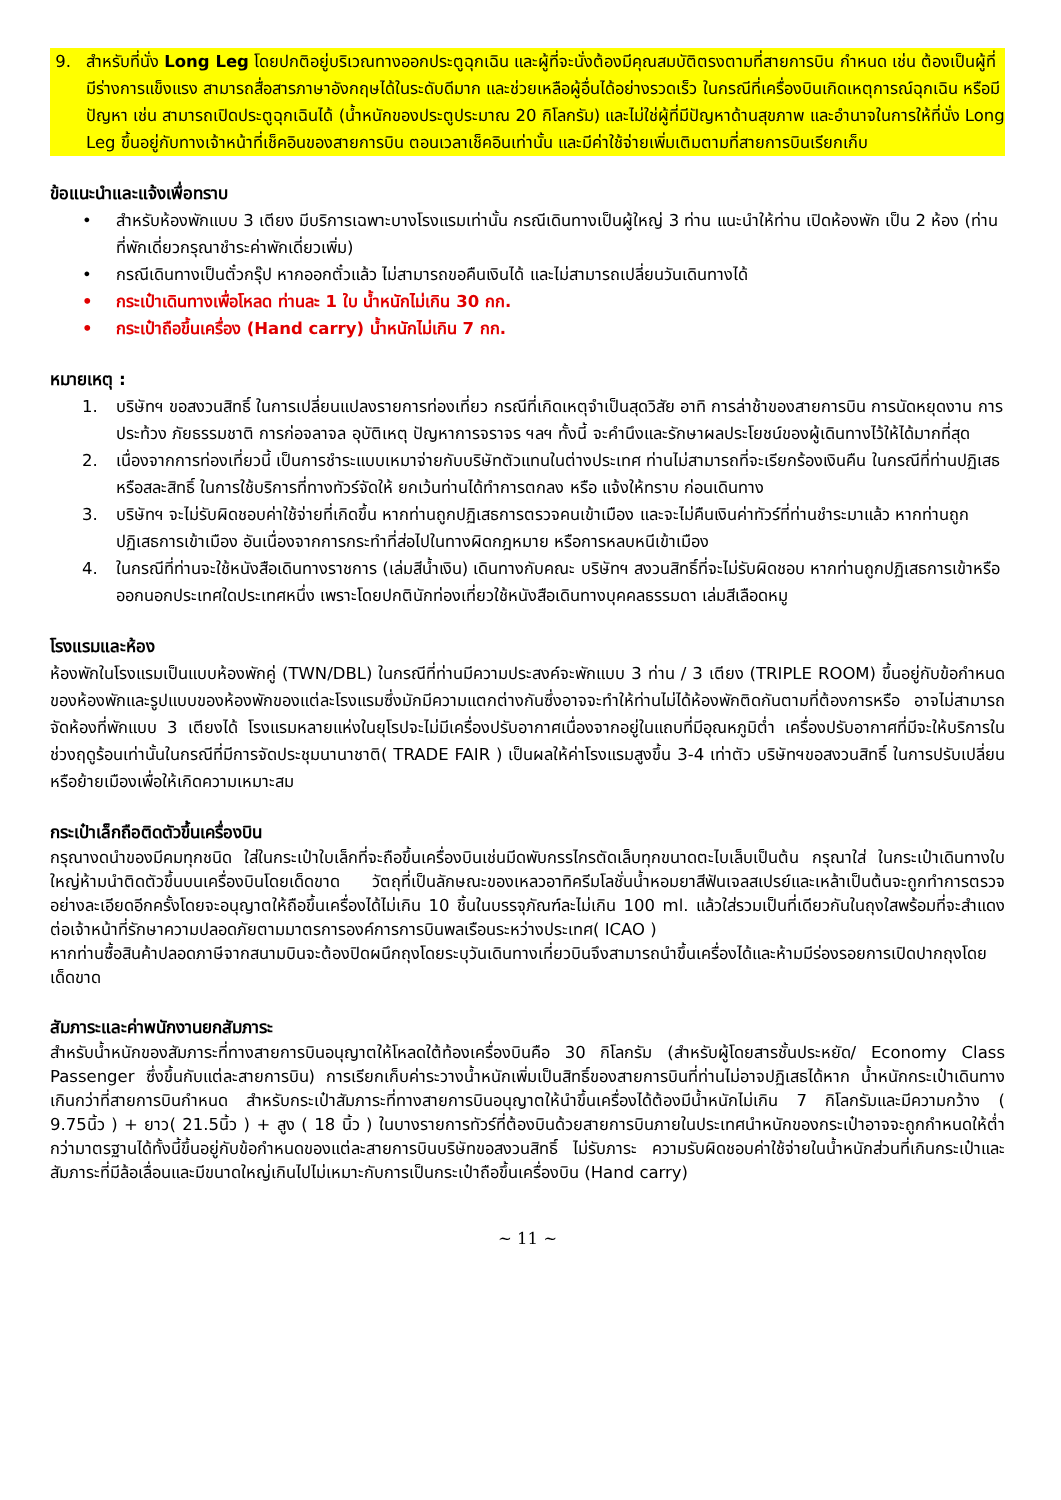9. สำหรับที่นั่ง Long Leg โดยปกติอยู่บริเวณทางออกประตูฉุกเฉิน และผู้ที่จะนั่งต้องมีคุณสมบัติตรงตามที่สายการบิน กำหนด เช่น ต้องเป็นผู้ที่มีร่างการแข็งแรง สามารถสื่อสารภาษาอังกฤษได้ในระดับดีมาก และช่วยเหลือผู้อื่นได้อย่างรวดเร็ว ในกรณีที่เครื่องบินเกิดเหตุการณ์ฉุกเฉิน หรือมีปัญหา เช่น สามารถเปิดประตูฉุกเฉินได้ (น้ำหนักของประตูประมาณ 20 กิโลกรัม) และไม่ใช่ผู้ที่มีปัญหาด้านสุขภาพ และอำนาจในการให้ที่นั่ง Long Leg ขึ้นอยู่กับทางเจ้าหน้าที่เช็คอินของสายการบิน ตอนเวลาเช็คอินเท่านั้น และมีค่าใช้จ่ายเพิ่มเติมตามที่สายการบินเรียกเก็บ
ข้อแนะนำและแจ้งเพื่อทราบ
• สำหรับห้องพักแบบ 3 เตียง มีบริการเฉพาะบางโรงแรมเท่านั้น กรณีเดินทางเป็นผู้ใหญ่ 3 ท่าน แนะนำให้ท่าน เปิดห้องพัก เป็น 2 ห้อง (ท่านที่พักเดี่ยวกรุณาชำระค่าพักเดี่ยวเพิ่ม)
• กรณีเดินทางเป็นตั๋วกรุ๊ป หากออกตั๋วแล้ว ไม่สามารถขอคืนเงินได้ และไม่สามารถเปลี่ยนวันเดินทางได้
• กระเป๋าเดินทางเพื่อโหลด ท่านละ 1 ใบ น้ำหนักไม่เกิน 30 กก.
• กระเป๋าถือขึ้นเครื่อง (Hand carry) น้ำหนักไม่เกิน 7 กก.
หมายเหตุ :
1. บริษัทฯ ขอสงวนสิทธิ์ ในการเปลี่ยนแปลงรายการท่องเที่ยว กรณีที่เกิดเหตุจำเป็นสุดวิสัย อาทิ การล่าช้าของสายการบิน การนัดหยุดงาน การประท้วง ภัยธรรมชาติ การก่อจลาจล อุบัติเหตุ ปัญหาการจราจร ฯลฯ ทั้งนี้ จะคำนึงและรักษาผลประโยชน์ของผู้เดินทางไว้ให้ได้มากที่สุด
2. เนื่องจากการท่องเที่ยวนี้ เป็นการชำระแบบเหมาจ่ายกับบริษัทตัวแทนในต่างประเทศ ท่านไม่สามารถที่จะเรียกร้องเงินคืน ในกรณีที่ท่านปฏิเสธหรือสละสิทธิ์ ในการใช้บริการที่ทางทัวร์จัดให้ ยกเว้นท่านได้ทำการตกลง หรือ แจ้งให้ทราบ ก่อนเดินทาง
3. บริษัทฯ จะไม่รับผิดชอบค่าใช้จ่ายที่เกิดขึ้น หากท่านถูกปฏิเสธการตรวจคนเข้าเมือง และจะไม่คืนเงินค่าทัวร์ที่ท่านชำระมาแล้ว หากท่านถูกปฏิเสธการเข้าเมือง อันเนื่องจากการกระทำที่ส่อไปในทางผิดกฎหมาย หรือการหลบหนีเข้าเมือง
4. ในกรณีที่ท่านจะใช้หนังสือเดินทางราชการ (เล่มสีน้ำเงิน) เดินทางกับคณะ บริษัทฯ สงวนสิทธิ์ที่จะไม่รับผิดชอบ หากท่านถูกปฏิเสธการเข้าหรือออกนอกประเทศใดประเทศหนึ่ง เพราะโดยปกตินักท่องเที่ยวใช้หนังสือเดินทางบุคคลธรรมดา เล่มสีเลือดหมู
โรงแรมและห้อง
ห้องพักในโรงแรมเป็นแบบห้องพักคู่ (TWN/DBL) ในกรณีที่ท่านมีความประสงค์จะพักแบบ 3 ท่าน / 3 เตียง (TRIPLE ROOM) ขึ้นอยู่กับข้อกำหนดของห้องพักและรูปแบบของห้องพักของแต่ละโรงแรมซึ่งมักมีความแตกต่างกันซึ่งอาจจะทำให้ท่านไม่ได้ห้องพักติดกันตามที่ต้องการหรือ อาจไม่สามารถจัดห้องที่พักแบบ 3 เตียงได้ โรงแรมหลายแห่งในยุโรปจะไม่มีเครื่องปรับอากาศเนื่องจากอยู่ในแถบที่มีอุณหภูมิต่ำ เครื่องปรับอากาศที่มีจะให้บริการในช่วงฤดูร้อนเท่านั้นในกรณีที่มีการจัดประชุมนานาชาติ( TRADE FAIR ) เป็นผลให้ค่าโรงแรมสูงขึ้น 3-4 เท่าตัว บริษัทฯขอสงวนสิทธิ์ ในการปรับเปลี่ยนหรือย้ายเมืองเพื่อให้เกิดความเหมาะสม
กระเป๋าเล็กถือติดตัวขึ้นเครื่องบิน
กรุณางดนำของมีคมทุกชนิด ใส่ในกระเป๋าใบเล็กที่จะถือขึ้นเครื่องบินเช่นมีดพับกรรไกรตัดเล็บทุกขนาดตะไบเล็บเป็นต้น กรุณาใส่ ในกระเป๋าเดินทางใบใหญ่ห้ามนำติดตัวขึ้นบนเครื่องบินโดยเด็ดขาด วัตถุที่เป็นลักษณะของเหลวอาทิครีมโลชั่นน้ำหอมยาสีฟันเจลสเปรย์และเหล้าเป็นต้นจะถูกทำการตรวจอย่างละเอียดอีกครั้งโดยจะอนุญาตให้ถือขึ้นเครื่องได้ไม่เกิน 10 ชิ้นในบรรจุภัณฑ์ละไม่เกิน 100 ml. แล้วใส่รวมเป็นที่เดียวกันในถุงใสพร้อมที่จะสำแดงต่อเจ้าหน้าที่รักษาความปลอดภัยตามมาตรการองค์การการบินพลเรือนระหว่างประเทศ( ICAO )
หากท่านซื้อสินค้าปลอดภาษีจากสนามบินจะต้องปิดผนึกถุงโดยระบุวันเดินทางเที่ยวบินจึงสามารถนำขึ้นเครื่องได้และห้ามมีร่องรอยการเปิดปากถุงโดยเด็ดขาด
สัมภาระและค่าพนักงานยกสัมภาระ
สำหรับน้ำหนักของสัมภาระที่ทางสายการบินอนุญาตให้โหลดใต้ท้องเครื่องบินคือ 30 กิโลกรัม (สำหรับผู้โดยสารชั้นประหยัด/ Economy Class Passenger ซึ่งขึ้นกับแต่ละสายการบิน) การเรียกเก็บค่าระวางน้ำหนักเพิ่มเป็นสิทธิ์ของสายการบินที่ท่านไม่อาจปฏิเสธได้หาก น้ำหนักกระเป๋าเดินทางเกินกว่าที่สายการบินกำหนด สำหรับกระเป๋าสัมภาระที่ทางสายการบินอนุญาตให้นำขึ้นเครื่องได้ต้องมีน้ำหนักไม่เกิน 7 กิโลกรัมและมีความกว้าง ( 9.75นิ้ว ) + ยาว( 21.5นิ้ว ) + สูง ( 18 นิ้ว ) ในบางรายการทัวร์ที่ต้องบินด้วยสายการบินภายในประเทศนำหนักของกระเป๋าอาจจะถูกกำหนดให้ต่ำกว่ามาตรฐานได้ทั้งนี้ขึ้นอยู่กับข้อกำหนดของแต่ละสายการบินบริษัทขอสงวนสิทธิ์ ไม่รับภาระ ความรับผิดชอบค่าใช้จ่ายในน้ำหนักส่วนที่เกินกระเป๋าและสัมภาระที่มีล้อเลื่อนและมีขนาดใหญ่เกินไปไม่เหมาะกับการเป็นกระเป๋าถือขึ้นเครื่องบิน (Hand carry)
~ 11 ~